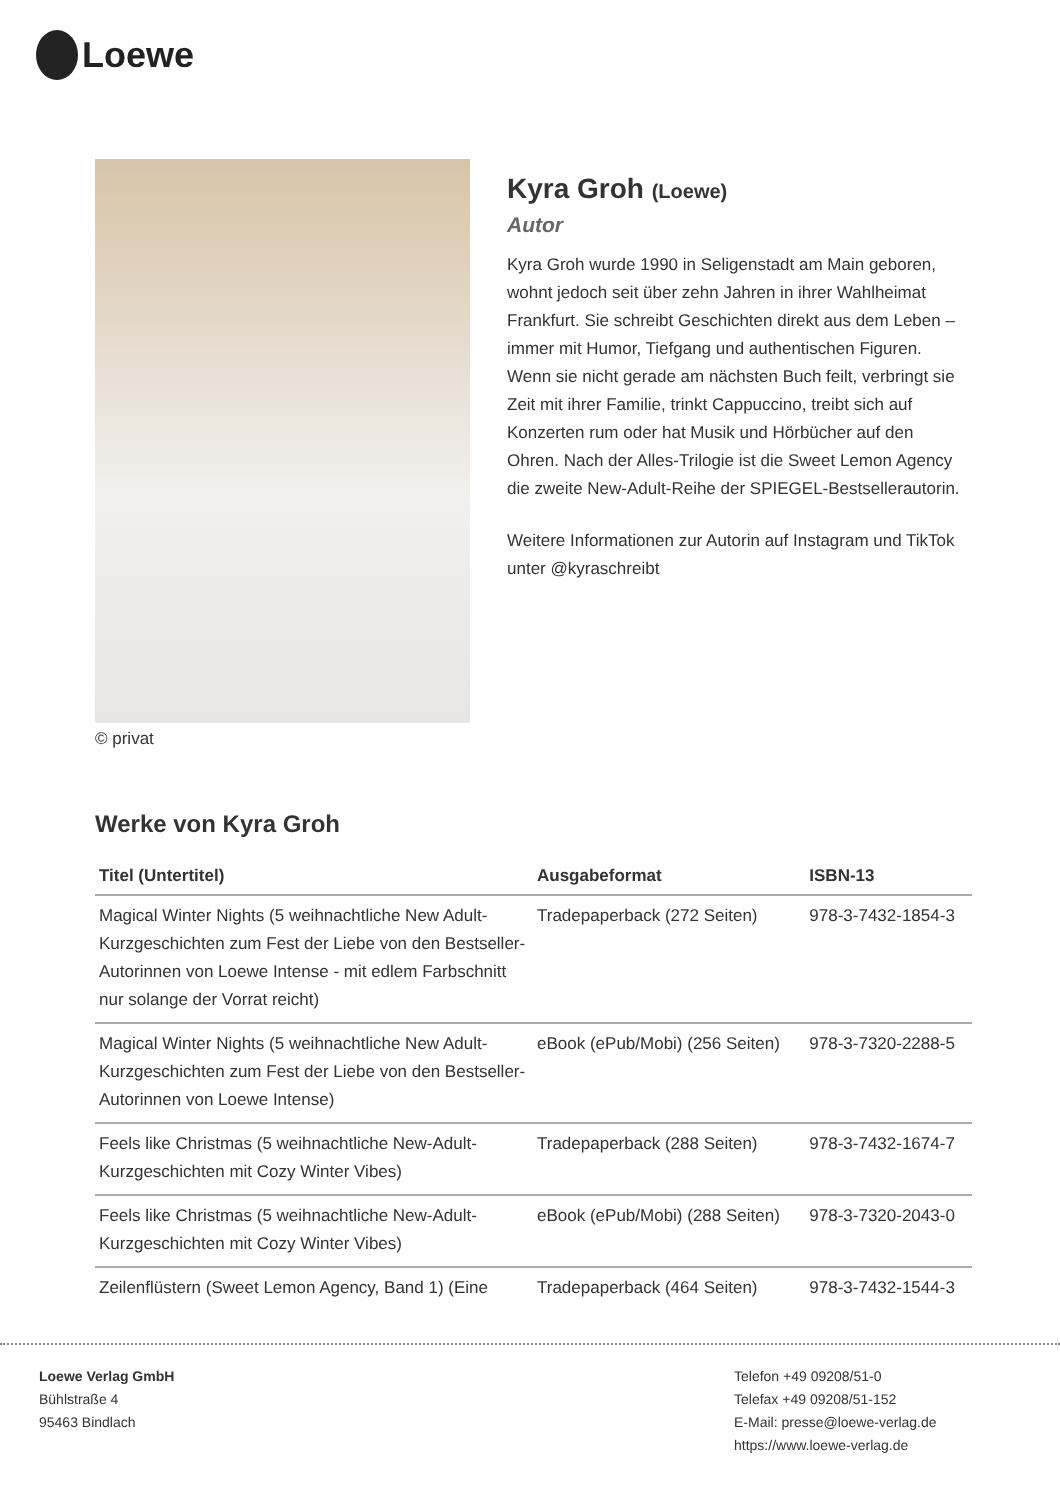Loewe
© privat
Kyra Groh (Loewe)
Autor
Kyra Groh wurde 1990 in Seligenstadt am Main geboren, wohnt jedoch seit über zehn Jahren in ihrer Wahlheimat Frankfurt. Sie schreibt Geschichten direkt aus dem Leben – immer mit Humor, Tiefgang und authentischen Figuren. Wenn sie nicht gerade am nächsten Buch feilt, verbringt sie Zeit mit ihrer Familie, trinkt Cappuccino, treibt sich auf Konzerten rum oder hat Musik und Hörbücher auf den Ohren. Nach der Alles-Trilogie ist die Sweet Lemon Agency die zweite New-Adult-Reihe der SPIEGEL-Bestsellerautorin.
Weitere Informationen zur Autorin auf Instagram und TikTok unter @kyraschreibt
Werke von Kyra Groh
| Titel (Untertitel) | Ausgabeformat | ISBN-13 |
| --- | --- | --- |
| Magical Winter Nights (5 weihnachtliche New Adult-Kurzgeschichten zum Fest der Liebe von den Bestseller-Autorinnen von Loewe Intense - mit edlem Farbschnitt nur solange der Vorrat reicht) | Tradepaperback (272 Seiten) | 978-3-7432-1854-3 |
| Magical Winter Nights (5 weihnachtliche New Adult-Kurzgeschichten zum Fest der Liebe von den Bestseller-Autorinnen von Loewe Intense) | eBook (ePub/Mobi) (256 Seiten) | 978-3-7320-2288-5 |
| Feels like Christmas (5 weihnachtliche New-Adult-Kurzgeschichten mit Cozy Winter Vibes) | Tradepaperback (288 Seiten) | 978-3-7432-1674-7 |
| Feels like Christmas (5 weihnachtliche New-Adult-Kurzgeschichten mit Cozy Winter Vibes) | eBook (ePub/Mobi) (288 Seiten) | 978-3-7320-2043-0 |
| Zeilenflüstern (Sweet Lemon Agency, Band 1) (Eine | Tradepaperback (464 Seiten) | 978-3-7432-1544-3 |
Loewe Verlag GmbH
Bühlstraße 4
95463 Bindlach
Telefon +49 09208/51-0
Telefax +49 09208/51-152
E-Mail: presse@loewe-verlag.de
https://www.loewe-verlag.de